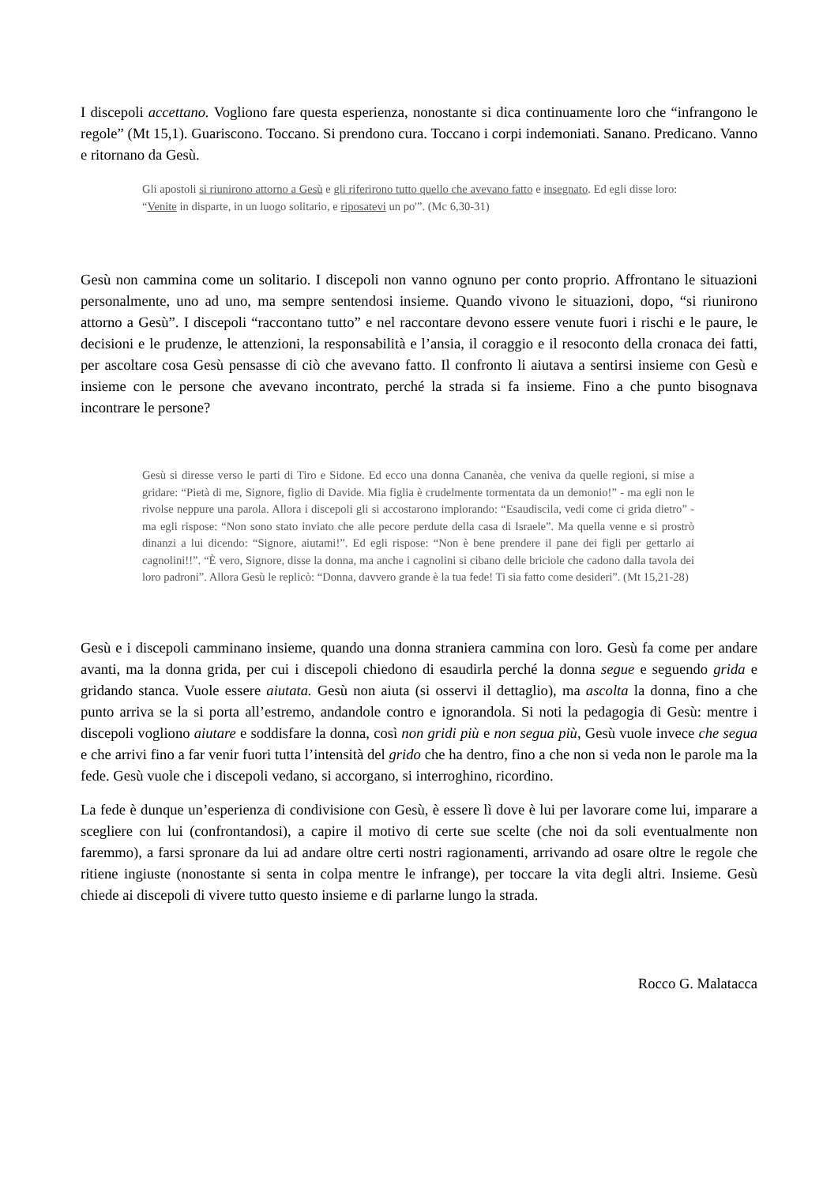I discepoli accettano. Vogliono fare questa esperienza, nonostante si dica continuamente loro che “infrangono le regole” (Mt 15,1). Guariscono. Toccano. Si prendono cura. Toccano i corpi indemoniati. Sanano. Predicano. Vanno e ritornano da Gesù.
Gli apostoli si riunirono attorno a Gesù e gli riferirono tutto quello che avevano fatto e insegnato. Ed egli disse loro: “Venite in disparte, in un luogo solitario, e riposatevi un po'”. (Mc 6,30-31)
Gesù non cammina come un solitario. I discepoli non vanno ognuno per conto proprio. Affrontano le situazioni personalmente, uno ad uno, ma sempre sentendosi insieme. Quando vivono le situazioni, dopo, “si riunirono attorno a Gesù”. I discepoli “raccontano tutto” e nel raccontare devono essere venute fuori i rischi e le paure, le decisioni e le prudenze, le attenzioni, la responsabilità e l’ansia, il coraggio e il resoconto della cronaca dei fatti, per ascoltare cosa Gesù pensasse di ciò che avevano fatto. Il confronto li aiutava a sentirsi insieme con Gesù e insieme con le persone che avevano incontrato, perché la strada si fa insieme. Fino a che punto bisognava incontrare le persone?
Gesù si diresse verso le parti di Tiro e Sidone. Ed ecco una donna Cananèa, che veniva da quelle regioni, si mise a gridare: “Pietà di me, Signore, figlio di Davide. Mia figlia è crudelmente tormentata da un demonio!” - ma egli non le rivolse neppure una parola. Allora i discepoli gli si accostarono implorando: “Esaudiscila, vedi come ci grida dietro” - ma egli rispose: “Non sono stato inviato che alle pecore perdute della casa di Israele”. Ma quella venne e si prostrò dinanzi a lui dicendo: “Signore, aiutami!”. Ed egli rispose: “Non è bene prendere il pane dei figli per gettarlo ai cagnolini!!”. “È vero, Signore, disse la donna, ma anche i cagnolini si cibano delle briciole che cadono dalla tavola dei loro padroni”. Allora Gesù le replicò: “Donna, davvero grande è la tua fede! Ti sia fatto come desideri”. (Mt 15,21-28)
Gesù e i discepoli camminano insieme, quando una donna straniera cammina con loro. Gesù fa come per andare avanti, ma la donna grida, per cui i discepoli chiedono di esaudirla perché la donna segue e seguendo grida e gridando stanca. Vuole essere aiutata. Gesù non aiuta (si osservi il dettaglio), ma ascolta la donna, fino a che punto arriva se la si porta all’estremo, andandole contro e ignorandola. Si noti la pedagogia di Gesù: mentre i discepoli vogliono aiutare e soddisfare la donna, così non gridi più e non segua più, Gesù vuole invece che segua e che arrivi fino a far venir fuori tutta l’intensità del grido che ha dentro, fino a che non si veda non le parole ma la fede. Gesù vuole che i discepoli vedano, si accorgano, si interroghino, ricordino.
La fede è dunque un’esperienza di condivisione con Gesù, è essere lì dove è lui per lavorare come lui, imparare a scegliere con lui (confrontandosi), a capire il motivo di certe sue scelte (che noi da soli eventualmente non faremmo), a farsi spronare da lui ad andare oltre certi nostri ragionamenti, arrivando ad osare oltre le regole che ritiene ingiuste (nonostante si senta in colpa mentre le infrange), per toccare la vita degli altri. Insieme. Gesù chiede ai discepoli di vivere tutto questo insieme e di parlarne lungo la strada.
Rocco G. Malatacca